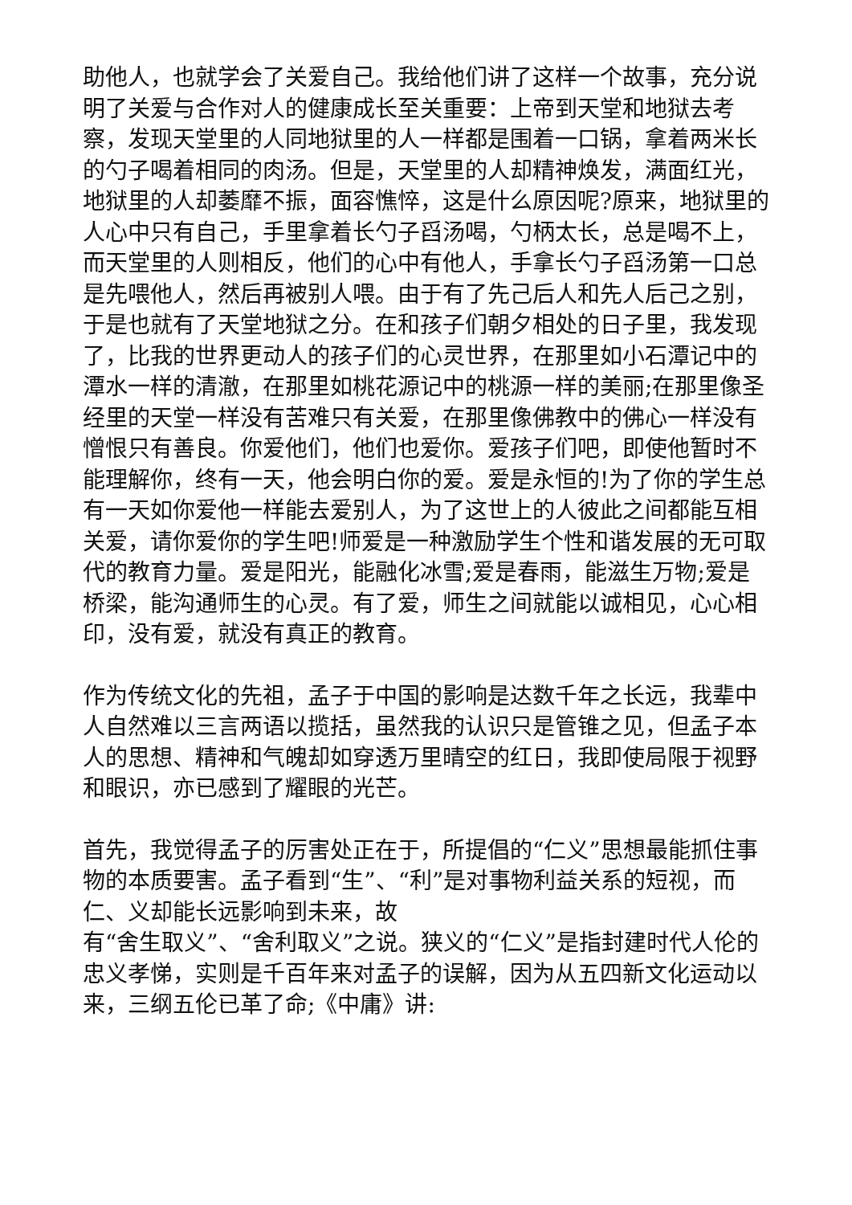助他人，也就学会了关爱自己。我给他们讲了这样一个故事，充分说明了关爱与合作对人的健康成长至关重要：上帝到天堂和地狱去考察，发现天堂里的人同地狱里的人一样都是围着一口锅，拿着两米长的勺子喝着相同的肉汤。但是，天堂里的人却精神焕发，满面红光，地狱里的人却萎靡不振，面容憔悴，这是什么原因呢?原来，地狱里的人心中只有自己，手里拿着长勺子舀汤喝，勺柄太长，总是喝不上，而天堂里的人则相反，他们的心中有他人，手拿长勺子舀汤第一口总是先喂他人，然后再被别人喂。由于有了先己后人和先人后己之别，于是也就有了天堂地狱之分。在和孩子们朝夕相处的日子里，我发现了，比我的世界更动人的孩子们的心灵世界，在那里如小石潭记中的潭水一样的清澈，在那里如桃花源记中的桃源一样的美丽;在那里像圣经里的天堂一样没有苦难只有关爱，在那里像佛教中的佛心一样没有憎恨只有善良。你爱他们，他们也爱你。爱孩子们吧，即使他暂时不能理解你，终有一天，他会明白你的爱。爱是永恒的!为了你的学生总有一天如你爱他一样能去爱别人，为了这世上的人彼此之间都能互相关爱，请你爱你的学生吧!师爱是一种激励学生个性和谐发展的无可取代的教育力量。爱是阳光，能融化冰雪;爱是春雨，能滋生万物;爱是桥梁，能沟通师生的心灵。有了爱，师生之间就能以诚相见，心心相印，没有爱，就没有真正的教育。
作为传统文化的先祖，孟子于中国的影响是达数千年之长远，我辈中人自然难以三言两语以揽括，虽然我的认识只是管锥之见，但孟子本人的思想、精神和气魄却如穿透万里晴空的红日，我即使局限于视野和眼识，亦已感到了耀眼的光芒。
首先，我觉得孟子的厉害处正在于，所提倡的“仁义”思想最能抓住事物的本质要害。孟子看到“生”、“利”是对事物利益关系的短视，而仁、义却能长远影响到未来，故
有“舍生取义”、“舍利取义”之说。狭义的“仁义”是指封建时代人伦的忠义孝悌，实则是千百年来对孟子的误解，因为从五四新文化运动以来，三纲五伦已革了命;《中庸》讲: